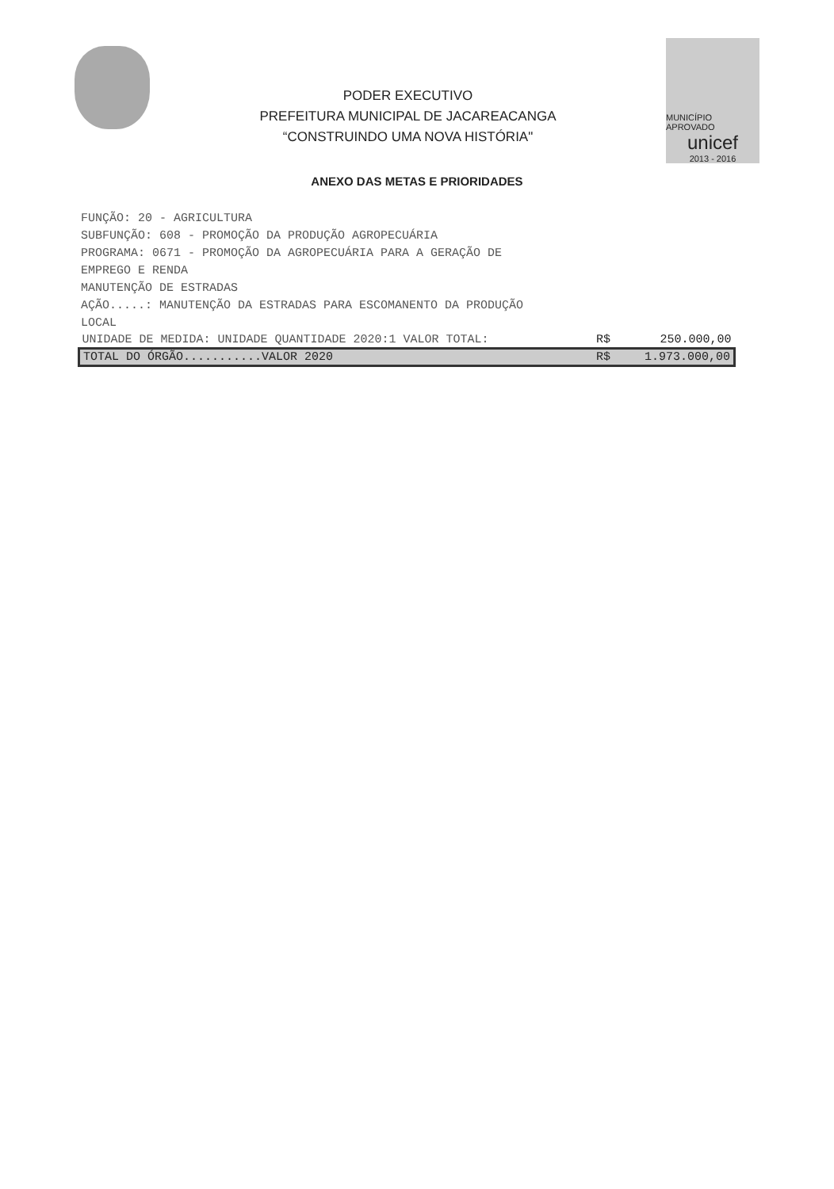PODER EXECUTIVO
PREFEITURA MUNICIPAL DE JACAREACANGA
“CONSTRUINDO UMA NOVA HISTÓRIA"
MUNICÍPIO APROVADO
unicef
2013 - 2016
ANEXO DAS METAS E PRIORIDADES
FUNÇÃO: 20 - AGRICULTURA
SUBFUNÇÃO: 608 - PROMOÇÃO DA PRODUÇÃO AGROPECUÁRIA
PROGRAMA: 0671 - PROMOÇÃO DA AGROPECUÁRIA PARA A GERAÇÃO DE EMPREGO E RENDA
MANUTENÇÃO DE ESTRADAS
AÇÃO.....: MANUTENÇÃO DA ESTRADAS PARA ESCOMANENTO DA PRODUÇÃO LOCAL
| UNIDADE DE MEDIDA: UNIDADE QUANTIDADE 2020:1 VALOR TOTAL: | R$ | 250.000,00 |
| TOTAL DO ÓRGÃO...........VALOR 2020 | R$ | 1.973.000,00 |